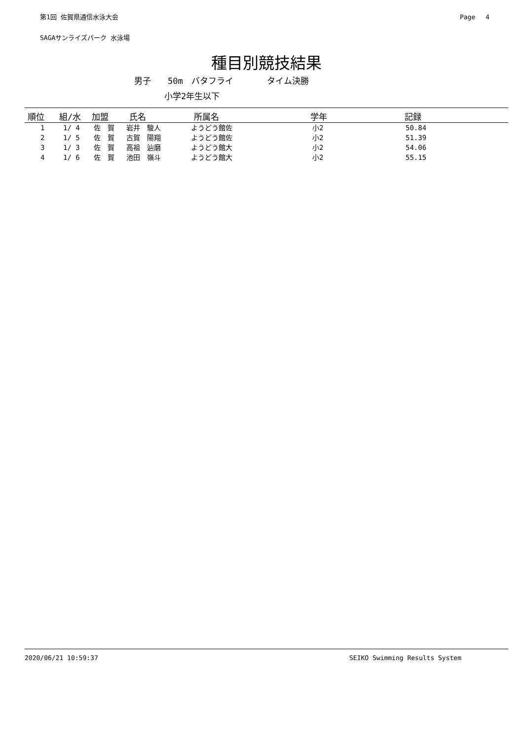第1回 佐賀県通信水泳大会 Page　 4
SAGAサンライズパーク 水泳場
種目別競技結果
男子　　50m　バタフライ　　　　タイム決勝
小学2年生以下
| 順位 | 組/水 | 加盟 | 氏名 | 所属名 | 学年 | 記録 |
| --- | --- | --- | --- | --- | --- | --- |
| 1 | 1/ 4 | 佐 賀 | 岩井 駿人 | ようどう館佐 | 小2 | 50.84 |
| 2 | 1/ 5 | 佐 賀 | 古賀 陽翔 | ようどう館佐 | 小2 | 51.39 |
| 3 | 1/ 3 | 佐 賀 | 高祖 辿磨 | ようどう館大 | 小2 | 54.06 |
| 4 | 1/ 6 | 佐 賀 | 池田 嶺斗 | ようどう館大 | 小2 | 55.15 |
2020/06/21 10:59:37 SEIKO Swimming Results System